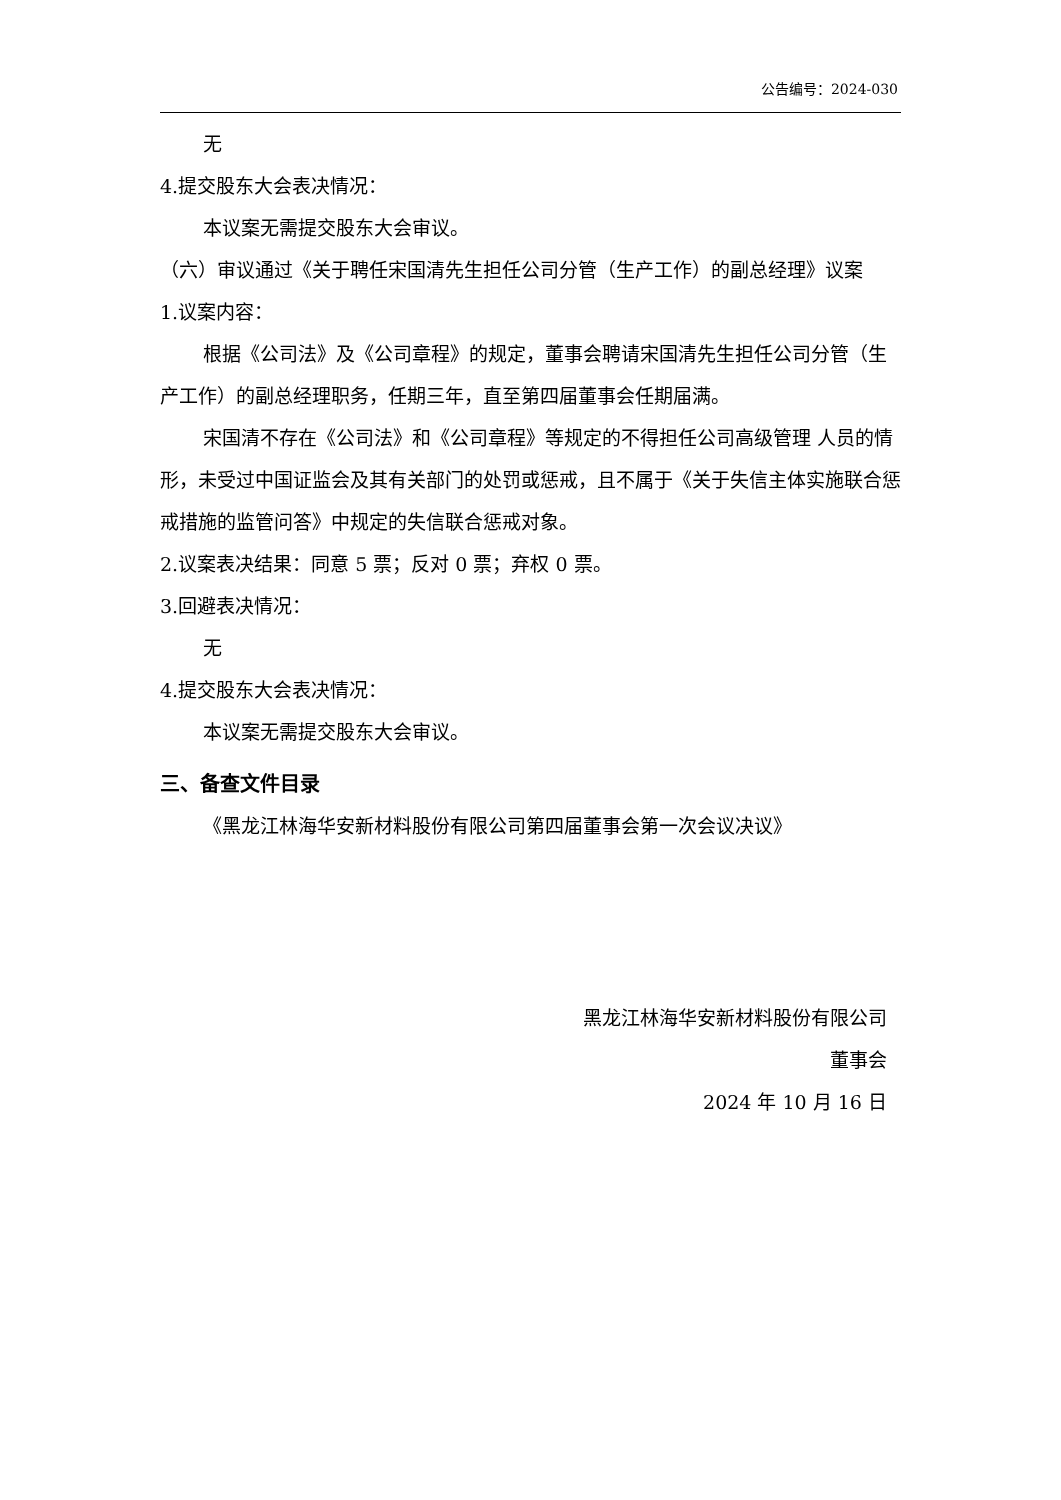公告编号：2024-030
无
4.提交股东大会表决情况：
本议案无需提交股东大会审议。
（六）审议通过《关于聘任宋国清先生担任公司分管（生产工作）的副总经理》议案
1.议案内容：
根据《公司法》及《公司章程》的规定，董事会聘请宋国清先生担任公司分管（生产工作）的副总经理职务，任期三年，直至第四届董事会任期届满。
宋国清不存在《公司法》和《公司章程》等规定的不得担任公司高级管理 人员的情形，未受过中国证监会及其有关部门的处罚或惩戒，且不属于《关于失信主体实施联合惩戒措施的监管问答》中规定的失信联合惩戒对象。
2.议案表决结果：同意 5 票；反对 0 票；弃权 0 票。
3.回避表决情况：
无
4.提交股东大会表决情况：
本议案无需提交股东大会审议。
三、备查文件目录
《黑龙江林海华安新材料股份有限公司第四届董事会第一次会议决议》
黑龙江林海华安新材料股份有限公司
董事会
2024 年 10 月 16 日